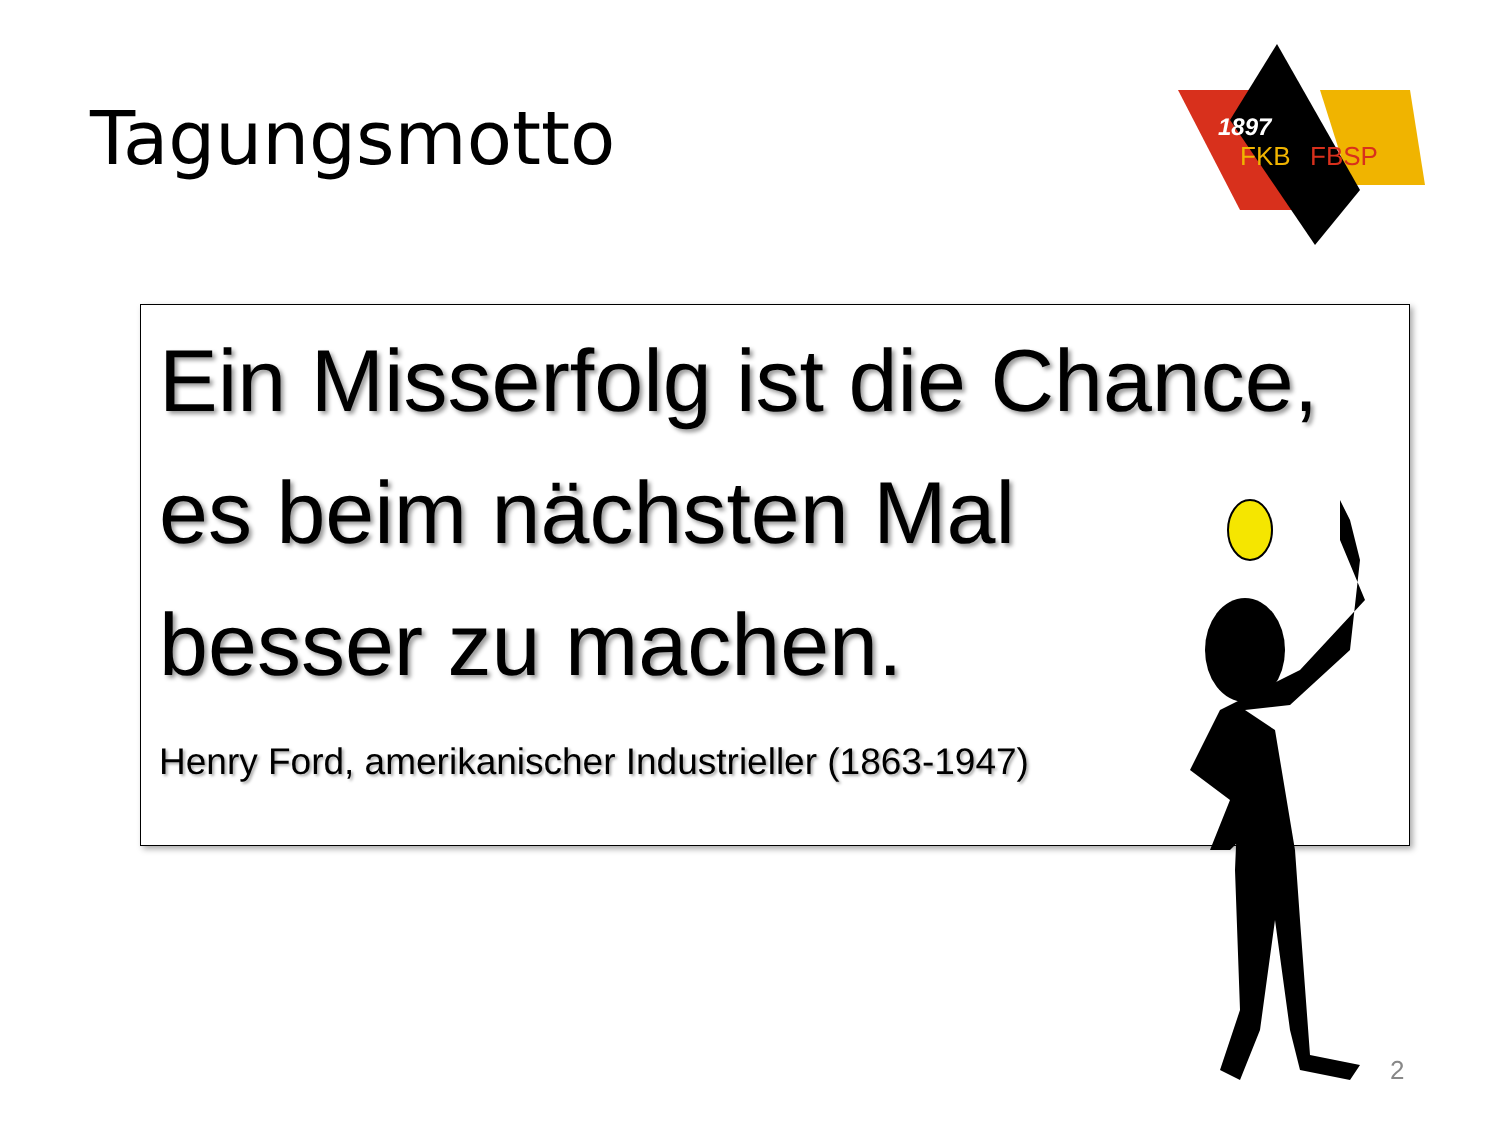Tagungsmotto
1897
FKB
FBSP
Ein Misserfolg ist die Chance,
es beim nächsten Mal
besser zu machen.
Henry Ford, amerikanischer Industrieller (1863-1947)
2